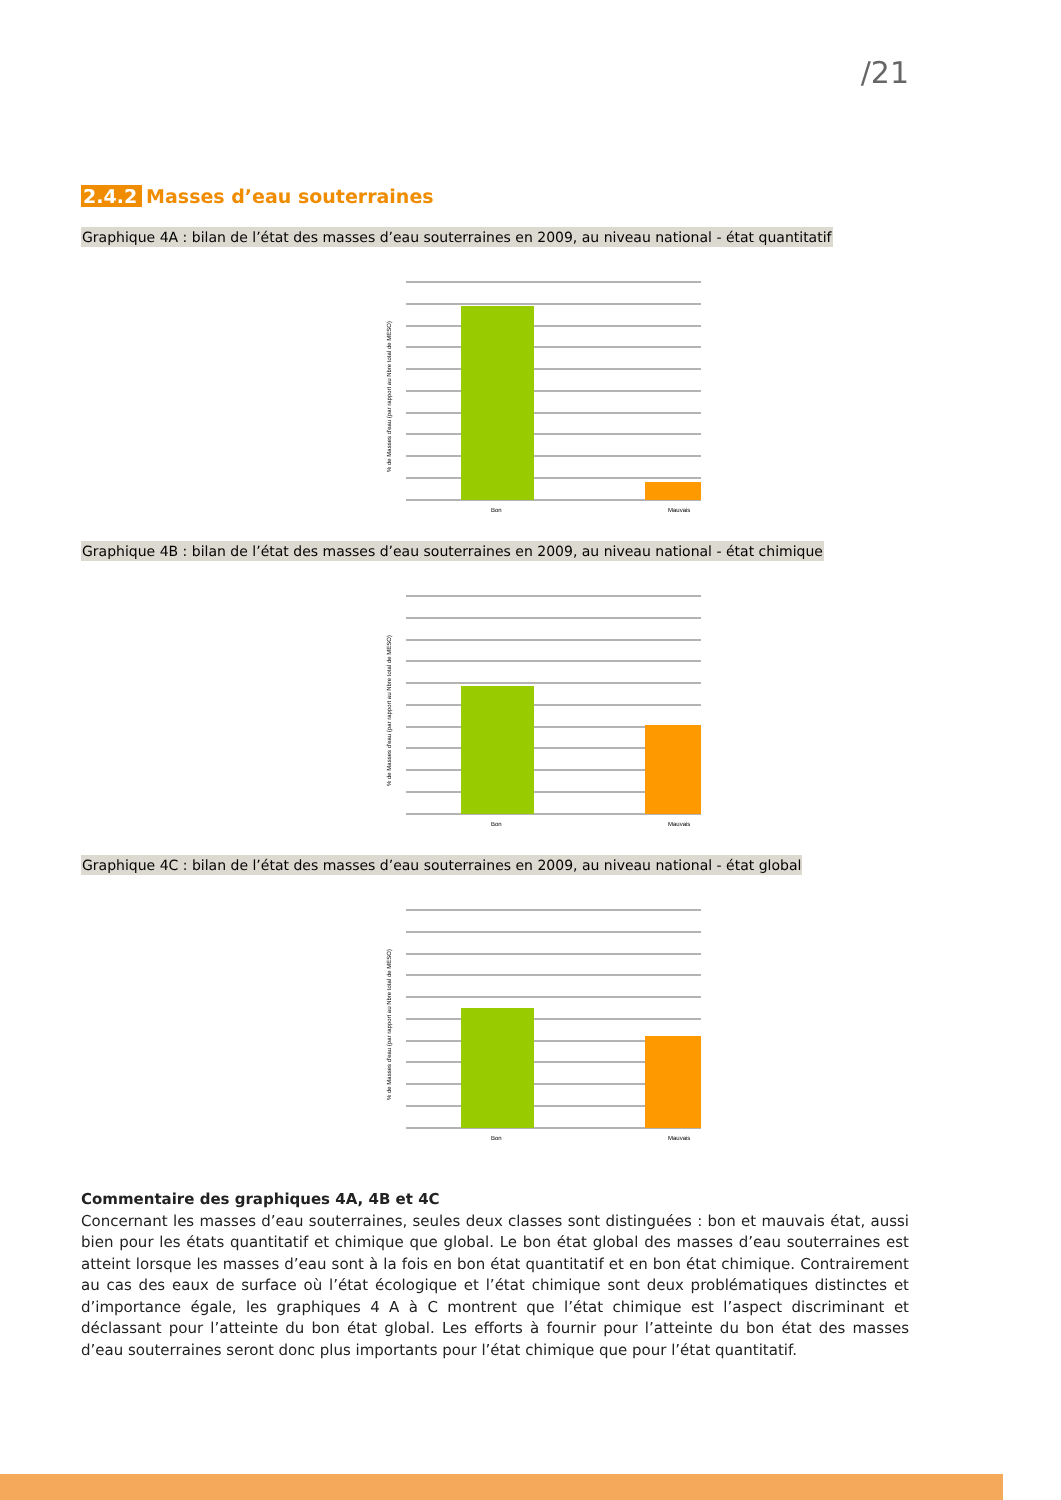/21
2.4.2 Masses d’eau souterraines
Graphique 4A : bilan de l’état des masses d’eau souterraines en 2009, au niveau national - état quantitatif
% de Masses d'eau (par rapport au Nbre total de MESO)
Bon
Mauvais
Graphique 4B : bilan de l’état des masses d’eau souterraines en 2009, au niveau national - état chimique
% de Masses d'eau (par rapport au Nbre total de MESO)
Bon
Mauvais
Graphique 4C : bilan de l’état des masses d’eau souterraines en 2009, au niveau national - état global
% de Masses d'eau (par rapport au Nbre total de MESO)
Bon
Mauvais
Commentaire des graphiques 4A, 4B et 4C
Concernant les masses d’eau souterraines, seules deux classes sont distinguées : bon et mauvais état, aussi bien pour les états quantitatif et chimique que global. Le bon état global des masses d’eau souterraines est atteint lorsque les masses d’eau sont à la fois en bon état quantitatif et en bon état chimique. Contrairement au cas des eaux de surface où l’état écologique et l’état chimique sont deux problématiques distinctes et d’importance égale, les graphiques 4 A à C montrent que l’état chimique est l’aspect discriminant et déclassant pour l’atteinte du bon état global. Les efforts à fournir pour l’atteinte du bon état des masses d’eau souterraines seront donc plus importants pour l’état chimique que pour l’état quantitatif.